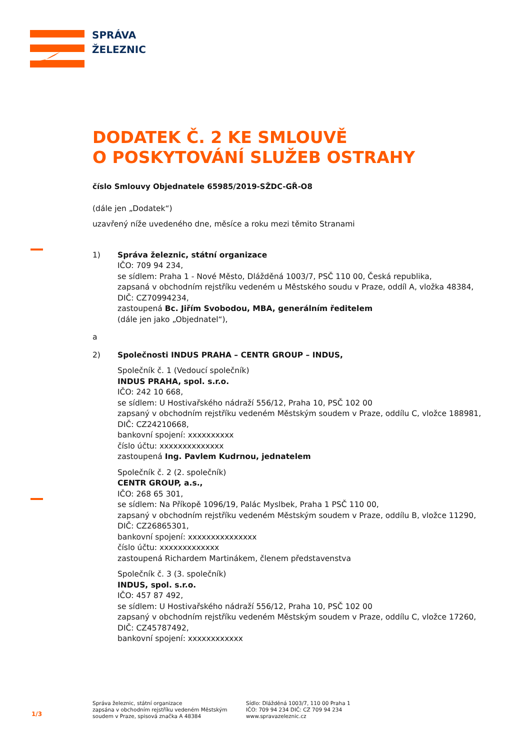SPRÁVA
ŽELEZNIC
DODATEK Č. 2 KE SMLOUVĚ
O POSKYTOVÁNÍ SLUŽEB OSTRAHY
číslo Smlouvy Objednatele 65985/2019-SŽDC-GŘ-O8
(dále jen „Dodatek“)
uzavřený níže uvedeného dne, měsíce a roku mezi těmito Stranami
1) Správa železnic, státní organizace
IČO: 709 94 234,
se sídlem: Praha 1 - Nové Město, Dlážděná 1003/7, PSČ 110 00, Česká republika,
zapsaná v obchodním rejstříku vedeném u Městského soudu v Praze, oddíl A, vložka 48384,
DIČ: CZ70994234,
zastoupená Bc. Jiřím Svobodou, MBA, generálním ředitelem
(dále jen jako „Objednatel“),
a
2) Společnosti INDUS PRAHA – CENTR GROUP – INDUS,
Společník č. 1 (Vedoucí společník)
INDUS PRAHA, spol. s.r.o.
IČO: 242 10 668,
se sídlem: U Hostivařského nádraží 556/12, Praha 10, PSČ 102 00
zapsaný v obchodním rejstříku vedeném Městským soudem v Praze, oddílu C, vložce 188981,
DIČ: CZ24210668,
bankovní spojení: xxxxxxxxxx
číslo účtu: xxxxxxxxxxxxxx
zastoupená Ing. Pavlem Kudrnou, jednatelem
Společník č. 2 (2. společník)
CENTR GROUP, a.s.,
IČO: 268 65 301,
se sídlem: Na Příkopě 1096/19, Palác Myslbek, Praha 1 PSČ 110 00,
zapsaný v obchodním rejstříku vedeném Městským soudem v Praze, oddílu B, vložce 11290,
DIČ: CZ26865301,
bankovní spojení: xxxxxxxxxxxxxxx
číslo účtu: xxxxxxxxxxxxx
zastoupená Richardem Martinákem, členem představenstva
Společník č. 3 (3. společník)
INDUS, spol. s.r.o.
IČO: 457 87 492,
se sídlem: U Hostivařského nádraží 556/12, Praha 10, PSČ 102 00
zapsaný v obchodním rejstříku vedeném Městským soudem v Praze, oddílu C, vložce 17260,
DIČ: CZ45787492,
bankovní spojení: xxxxxxxxxxxx
1/3
Správa železnic, státní organizace
zapsána v obchodním rejstříku vedeném Městským
soudem v Praze, spisová značka A 48384
Sídlo: Dlážděná 1003/7, 110 00 Praha 1
IČO: 709 94 234 DIČ: CZ 709 94 234
www.spravazeleznic.cz